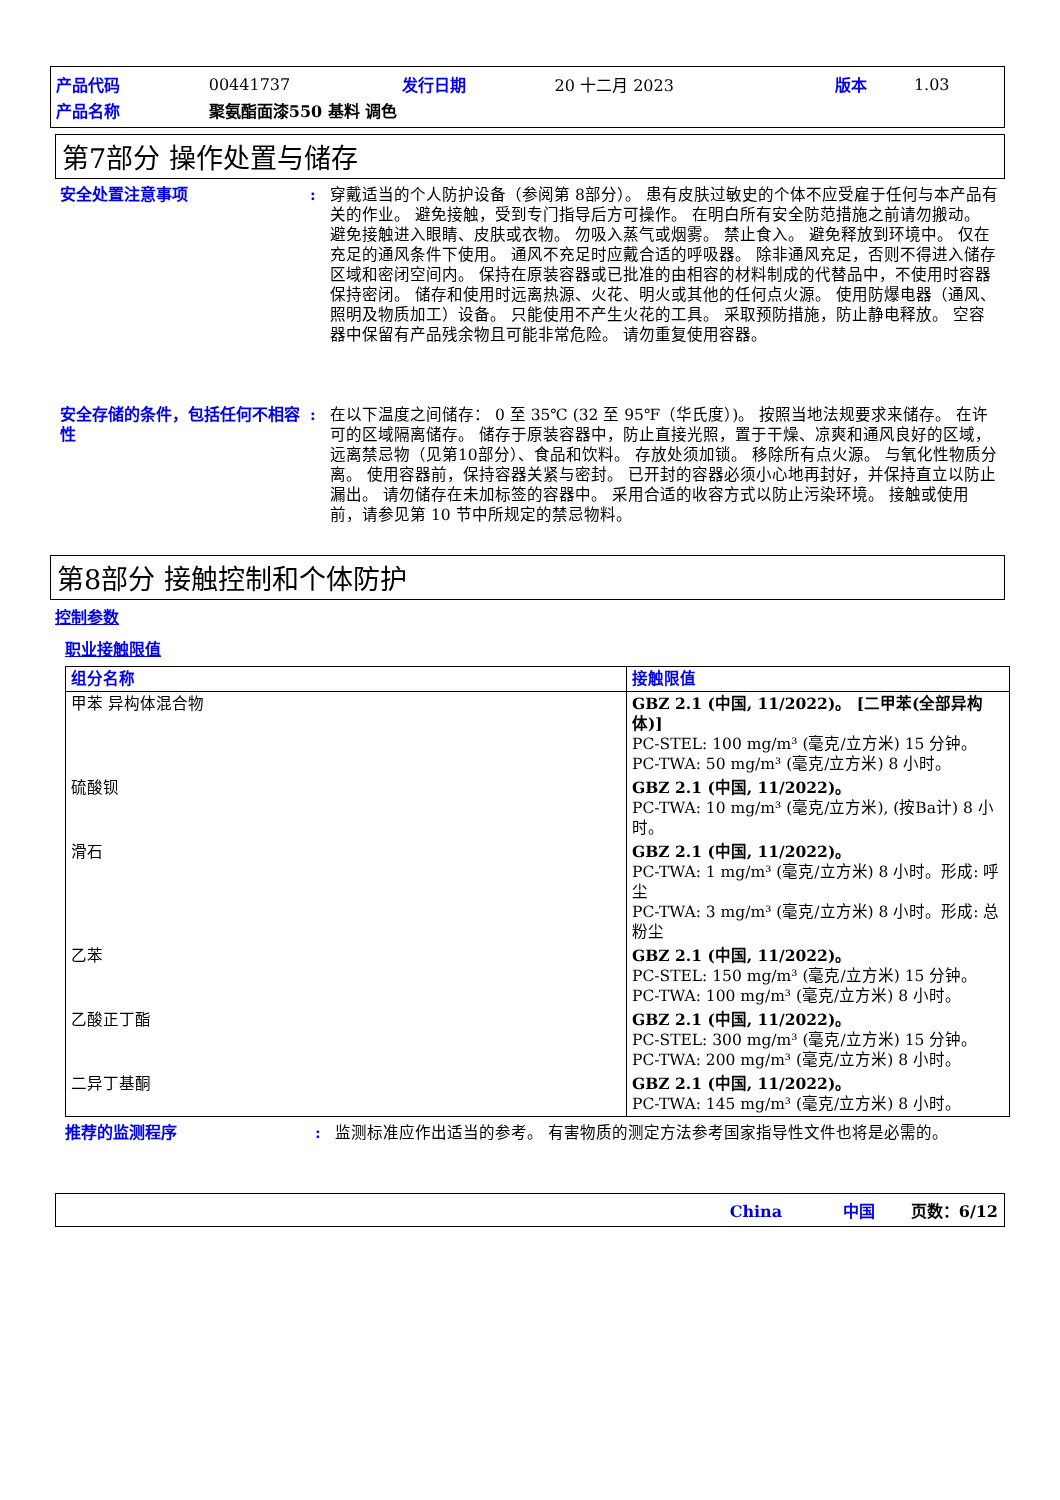| 产品代码 | 00441737 | 发行日期 | 20 十二月 2023 | 版本 | 1.03 |
| 产品名称 | 聚氨酯面漆550 基料 调色 | | | | |
第7部分 操作处置与储存
安全处置注意事项 : 穿戴适当的个人防护设备（参阅第 8部分）。 患有皮肤过敏史的个体不应受雇于任何与本产品有关的作业。 避免接触，受到专门指导后方可操作。 在明白所有安全防范措施之前请勿搬动。 避免接触进入眼睛、皮肤或衣物。 勿吸入蒸气或烟雾。 禁止食入。 避免释放到环境中。 仅在充足的通风条件下使用。 通风不充足时应戴合适的呼吸器。 除非通风充足，否则不得进入储存区域和密闭空间内。 保持在原装容器或已批准的由相容的材料制成的代替品中，不使用时容器保持密闭。 储存和使用时远离热源、火花、明火或其他的任何点火源。 使用防爆电器（通风、照明及物质加工）设备。 只能使用不产生火花的工具。 采取预防措施，防止静电释放。 空容器中保留有产品残余物且可能非常危险。 请勿重复使用容器。
安全存储的条件，包括任何不相容性
: 在以下温度之间储存： 0 至 35℃ (32 至 95℉（华氏度）)。 按照当地法规要求来储存。 在许可的区域隔离储存。 储存于原装容器中，防止直接光照，置于干燥、凉爽和通风良好的区域，远离禁忌物（见第10部分）、食品和饮料。 存放处须加锁。 移除所有点火源。 与氧化性物质分离。 使用容器前，保持容器关紧与密封。 已开封的容器必须小心地再封好，并保持直立以防止漏出。 请勿储存在未加标签的容器中。 采用合适的收容方式以防止污染环境。 接触或使用前，请参见第 10 节中所规定的禁忌物料。
第8部分 接触控制和个体防护
控制参数
职业接触限值
| 组分名称 | 接触限值 |
| --- | --- |
| 甲苯 异构体混合物 | GBZ 2.1 (中国, 11/2022)。 [二甲苯(全部异构体)] PC-STEL: 100 mg/m³ (毫克/立方米) 15 分钟。 PC-TWA: 50 mg/m³ (毫克/立方米) 8 小时。 |
| 硫酸钡 | GBZ 2.1 (中国, 11/2022)。 PC-TWA: 10 mg/m³ (毫克/立方米), (按Ba计) 8 小时。 |
| 滑石 | GBZ 2.1 (中国, 11/2022)。 PC-TWA: 1 mg/m³ (毫克/立方米) 8 小时。形成: 呼尘 PC-TWA: 3 mg/m³ (毫克/立方米) 8 小时。形成: 总粉尘 |
| 乙苯 | GBZ 2.1 (中国, 11/2022)。 PC-STEL: 150 mg/m³ (毫克/立方米) 15 分钟。 PC-TWA: 100 mg/m³ (毫克/立方米) 8 小时。 |
| 乙酸正丁酯 | GBZ 2.1 (中国, 11/2022)。 PC-STEL: 300 mg/m³ (毫克/立方米) 15 分钟。 PC-TWA: 200 mg/m³ (毫克/立方米) 8 小时。 |
| 二异丁基酮 | GBZ 2.1 (中国, 11/2022)。 PC-TWA: 145 mg/m³ (毫克/立方米) 8 小时。 |
推荐的监测程序 : 监测标准应作出适当的参考。 有害物质的测定方法参考国家指导性文件也将是必需的。
China 中国 页数：6/12